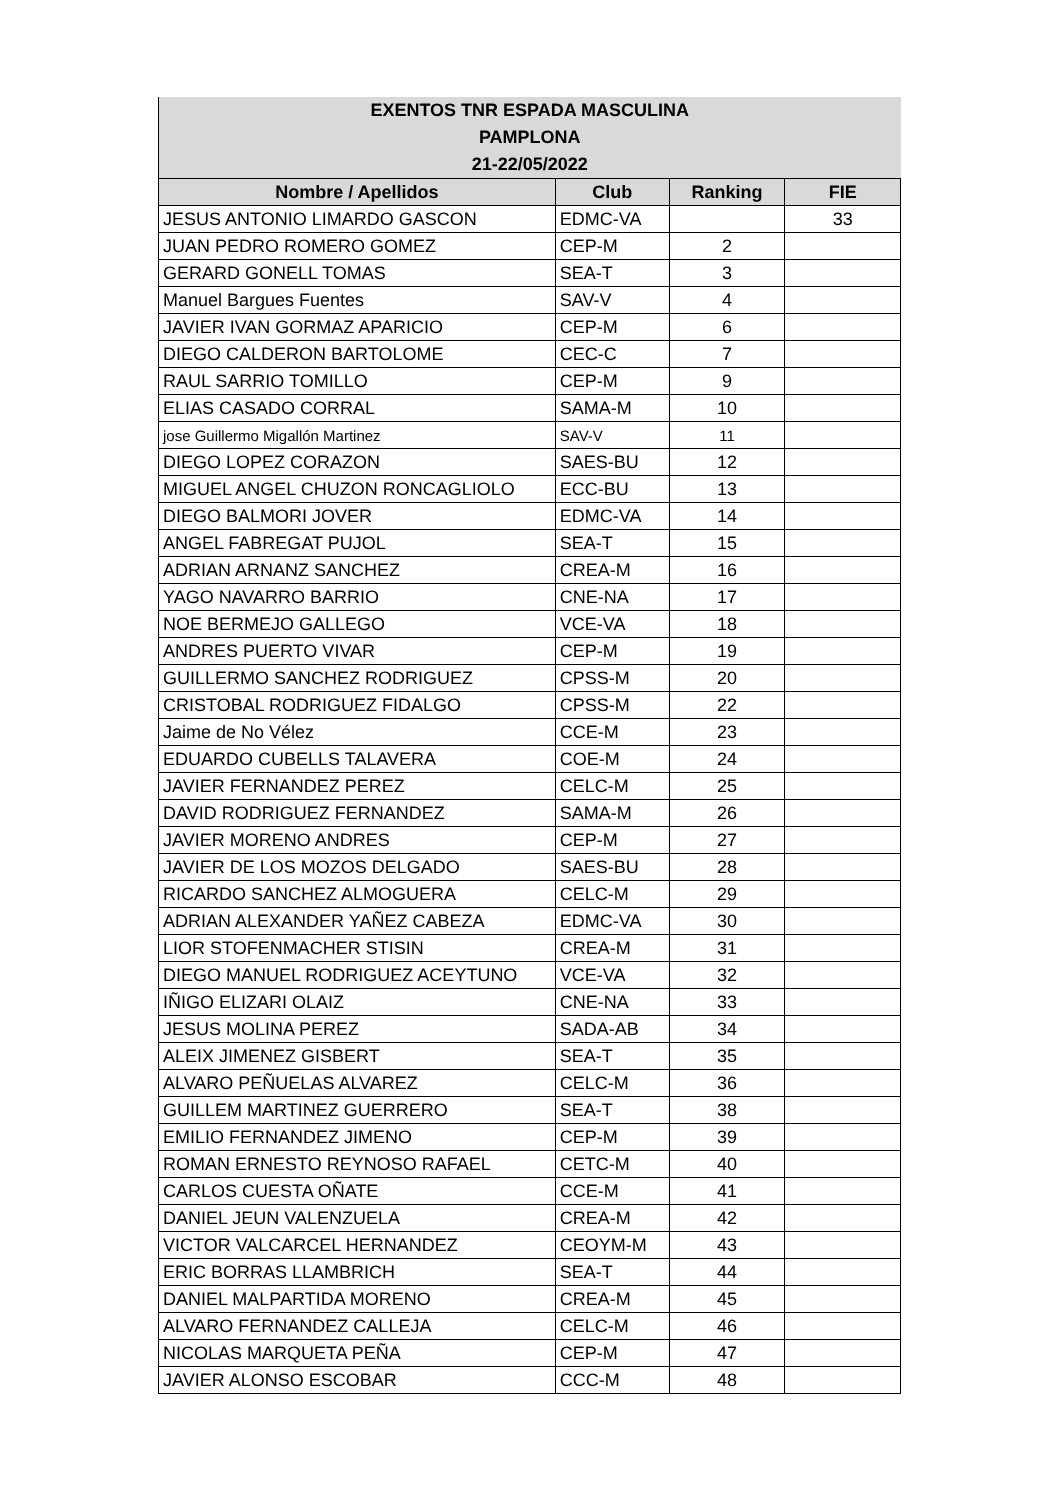| EXENTOS TNR ESPADA MASCULINA | | | |
| --- | --- | --- | --- |
| PAMPLONA | | | |
| 21-22/05/2022 | | | |
| Nombre / Apellidos | Club | Ranking | FIE |
| JESUS ANTONIO LIMARDO GASCON | EDMC-VA | | 33 |
| JUAN PEDRO ROMERO GOMEZ | CEP-M | 2 | |
| GERARD GONELL TOMAS | SEA-T | 3 | |
| Manuel Bargues Fuentes | SAV-V | 4 | |
| JAVIER IVAN GORMAZ APARICIO | CEP-M | 6 | |
| DIEGO CALDERON BARTOLOME | CEC-C | 7 | |
| RAUL SARRIO TOMILLO | CEP-M | 9 | |
| ELIAS CASADO CORRAL | SAMA-M | 10 | |
| jose Guillermo Migallón Martinez | SAV-V | 11 | |
| DIEGO LOPEZ CORAZON | SAES-BU | 12 | |
| MIGUEL ANGEL CHUZON RONCAGLIOLO | ECC-BU | 13 | |
| DIEGO BALMORI JOVER | EDMC-VA | 14 | |
| ANGEL FABREGAT PUJOL | SEA-T | 15 | |
| ADRIAN ARNANZ SANCHEZ | CREA-M | 16 | |
| YAGO NAVARRO BARRIO | CNE-NA | 17 | |
| NOE BERMEJO GALLEGO | VCE-VA | 18 | |
| ANDRES PUERTO VIVAR | CEP-M | 19 | |
| GUILLERMO SANCHEZ RODRIGUEZ | CPSS-M | 20 | |
| CRISTOBAL RODRIGUEZ FIDALGO | CPSS-M | 22 | |
| Jaime de No Vélez | CCE-M | 23 | |
| EDUARDO CUBELLS TALAVERA | COE-M | 24 | |
| JAVIER FERNANDEZ PEREZ | CELC-M | 25 | |
| DAVID RODRIGUEZ FERNANDEZ | SAMA-M | 26 | |
| JAVIER MORENO ANDRES | CEP-M | 27 | |
| JAVIER DE LOS MOZOS DELGADO | SAES-BU | 28 | |
| RICARDO SANCHEZ ALMOGUERA | CELC-M | 29 | |
| ADRIAN ALEXANDER YAÑEZ CABEZA | EDMC-VA | 30 | |
| LIOR STOFENMACHER STISIN | CREA-M | 31 | |
| DIEGO MANUEL RODRIGUEZ ACEYTUNO | VCE-VA | 32 | |
| IÑIGO ELIZARI OLAIZ | CNE-NA | 33 | |
| JESUS MOLINA PEREZ | SADA-AB | 34 | |
| ALEIX JIMENEZ GISBERT | SEA-T | 35 | |
| ALVARO PEÑUELAS ALVAREZ | CELC-M | 36 | |
| GUILLEM MARTINEZ GUERRERO | SEA-T | 38 | |
| EMILIO FERNANDEZ JIMENO | CEP-M | 39 | |
| ROMAN ERNESTO REYNOSO RAFAEL | CETC-M | 40 | |
| CARLOS CUESTA OÑATE | CCE-M | 41 | |
| DANIEL JEUN VALENZUELA | CREA-M | 42 | |
| VICTOR VALCARCEL HERNANDEZ | CEOYM-M | 43 | |
| ERIC BORRAS LLAMBRICH | SEA-T | 44 | |
| DANIEL MALPARTIDA MORENO | CREA-M | 45 | |
| ALVARO FERNANDEZ CALLEJA | CELC-M | 46 | |
| NICOLAS MARQUETA PEÑA | CEP-M | 47 | |
| JAVIER ALONSO ESCOBAR | CCC-M | 48 | |